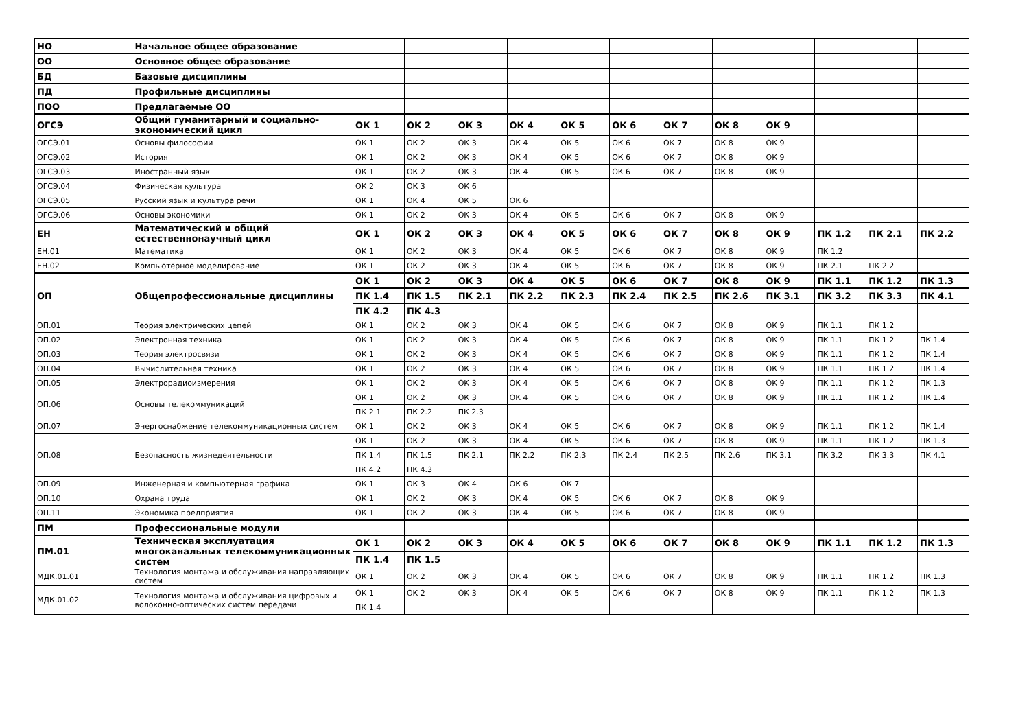| НО | Начальное общее образование | | | | | | | | | | | | |
| ОО | Основное общее образование | | | | | | | | | | | | |
| БД | Базовые дисциплины | | | | | | | | | | | | |
| ПД | Профильные дисциплины | | | | | | | | | | | | |
| ПОО | Предлагаемые ОО | | | | | | | | | | | | |
| ОГСЭ | Общий гуманитарный и социально- экономический цикл | ОК 1 | ОК 2 | ОК 3 | ОК 4 | ОК 5 | ОК 6 | ОК 7 | ОК 8 | ОК 9 | | | |
| ОГСЭ.01 | Основы философии | ОК 1 | ОК 2 | ОК 3 | ОК 4 | ОК 5 | ОК 6 | ОК 7 | ОК 8 | ОК 9 | | | |
| ОГСЭ.02 | История | ОК 1 | ОК 2 | ОК 3 | ОК 4 | ОК 5 | ОК 6 | ОК 7 | ОК 8 | ОК 9 | | | |
| ОГСЭ.03 | Иностранный язык | ОК 1 | ОК 2 | ОК 3 | ОК 4 | ОК 5 | ОК 6 | ОК 7 | ОК 8 | ОК 9 | | | |
| ОГСЭ.04 | Физическая культура | ОК 2 | ОК 3 | ОК 6 | | | | | | | | | |
| ОГСЭ.05 | Русский язык и культура речи | ОК 1 | ОК 4 | ОК 5 | ОК 6 | | | | | | | | |
| ОГСЭ.06 | Основы экономики | ОК 1 | ОК 2 | ОК 3 | ОК 4 | ОК 5 | ОК 6 | ОК 7 | ОК 8 | ОК 9 | | | |
| ЕН | Математический и общий естественнонаучный цикл | ОК 1 | ОК 2 | ОК 3 | ОК 4 | ОК 5 | ОК 6 | ОК 7 | ОК 8 | ОК 9 | ПК 1.2 | ПК 2.1 | ПК 2.2 |
| ЕН.01 | Математика | ОК 1 | ОК 2 | ОК 3 | ОК 4 | ОК 5 | ОК 6 | ОК 7 | ОК 8 | ОК 9 | ПК 1.2 | | |
| ЕН.02 | Компьютерное моделирование | ОК 1 | ОК 2 | ОК 3 | ОК 4 | ОК 5 | ОК 6 | ОК 7 | ОК 8 | ОК 9 | ПК 2.1 | ПК 2.2 | |
| ОП | Общепрофессиональные дисциплины | ОК 1 | ОК 2 | ОК 3 | ОК 4 | ОК 5 | ОК 6 | ОК 7 | ОК 8 | ОК 9 | ПК 1.1 | ПК 1.2 | ПК 1.3 |
| | | ПК 1.4 | ПК 1.5 | ПК 2.1 | ПК 2.2 | ПК 2.3 | ПК 2.4 | ПК 2.5 | ПК 2.6 | ПК 3.1 | ПК 3.2 | ПК 3.3 | ПК 4.1 |
| | | ПК 4.2 | ПК 4.3 | | | | | | | | | | |
| ОП.01 | Теория электрических цепей | ОК 1 | ОК 2 | ОК 3 | ОК 4 | ОК 5 | ОК 6 | ОК 7 | ОК 8 | ОК 9 | ПК 1.1 | ПК 1.2 | |
| ОП.02 | Электронная техника | ОК 1 | ОК 2 | ОК 3 | ОК 4 | ОК 5 | ОК 6 | ОК 7 | ОК 8 | ОК 9 | ПК 1.1 | ПК 1.2 | ПК 1.4 |
| ОП.03 | Теория электросвязи | ОК 1 | ОК 2 | ОК 3 | ОК 4 | ОК 5 | ОК 6 | ОК 7 | ОК 8 | ОК 9 | ПК 1.1 | ПК 1.2 | ПК 1.4 |
| ОП.04 | Вычислительная техника | ОК 1 | ОК 2 | ОК 3 | ОК 4 | ОК 5 | ОК 6 | ОК 7 | ОК 8 | ОК 9 | ПК 1.1 | ПК 1.2 | ПК 1.4 |
| ОП.05 | Электрорадиоизмерения | ОК 1 | ОК 2 | ОК 3 | ОК 4 | ОК 5 | ОК 6 | ОК 7 | ОК 8 | ОК 9 | ПК 1.1 | ПК 1.2 | ПК 1.3 |
| ОП.06 | Основы телекоммуникаций | ОК 1 | ОК 2 | ОК 3 | ОК 4 | ОК 5 | ОК 6 | ОК 7 | ОК 8 | ОК 9 | ПК 1.1 | ПК 1.2 | ПК 1.4 |
| | | ПК 2.1 | ПК 2.2 | ПК 2.3 | | | | | | | | | |
| ОП.07 | Энергоснабжение телекоммуникационных систем | ОК 1 | ОК 2 | ОК 3 | ОК 4 | ОК 5 | ОК 6 | ОК 7 | ОК 8 | ОК 9 | ПК 1.1 | ПК 1.2 | ПК 1.4 |
| ОП.08 | Безопасность жизнедеятельности | ОК 1 | ОК 2 | ОК 3 | ОК 4 | ОК 5 | ОК 6 | ОК 7 | ОК 8 | ОК 9 | ПК 1.1 | ПК 1.2 | ПК 1.3 |
| | | ПК 1.4 | ПК 1.5 | ПК 2.1 | ПК 2.2 | ПК 2.3 | ПК 2.4 | ПК 2.5 | ПК 2.6 | ПК 3.1 | ПК 3.2 | ПК 3.3 | ПК 4.1 |
| | | ПК 4.2 | ПК 4.3 | | | | | | | | | | |
| ОП.09 | Инженерная и компьютерная графика | ОК 1 | ОК 3 | ОК 4 | ОК 6 | ОК 7 | | | | | | | |
| ОП.10 | Охрана труда | ОК 1 | ОК 2 | ОК 3 | ОК 4 | ОК 5 | ОК 6 | ОК 7 | ОК 8 | ОК 9 | | | |
| ОП.11 | Экономика предприятия | ОК 1 | ОК 2 | ОК 3 | ОК 4 | ОК 5 | ОК 6 | ОК 7 | ОК 8 | ОК 9 | | | |
| ПМ | Профессиональные модули | | | | | | | | | | | | |
| ПМ.01 | Техническая эксплуатация многоканальных телекоммуникационных систем | ОК 1 | ОК 2 | ОК 3 | ОК 4 | ОК 5 | ОК 6 | ОК 7 | ОК 8 | ОК 9 | ПК 1.1 | ПК 1.2 | ПК 1.3 |
| | | ПК 1.4 | ПК 1.5 | | | | | | | | | | |
| МДК.01.01 | Технология монтажа и обслуживания направляющих систем | ОК 1 | ОК 2 | ОК 3 | ОК 4 | ОК 5 | ОК 6 | ОК 7 | ОК 8 | ОК 9 | ПК 1.1 | ПК 1.2 | ПК 1.3 |
| МДК.01.02 | Технология монтажа и обслуживания цифровых и волоконно-оптических систем передачи | ОК 1 | ОК 2 | ОК 3 | ОК 4 | ОК 5 | ОК 6 | ОК 7 | ОК 8 | ОК 9 | ПК 1.1 | ПК 1.2 | ПК 1.3 |
| | | ПК 1.4 | | | | | | | | | | | |